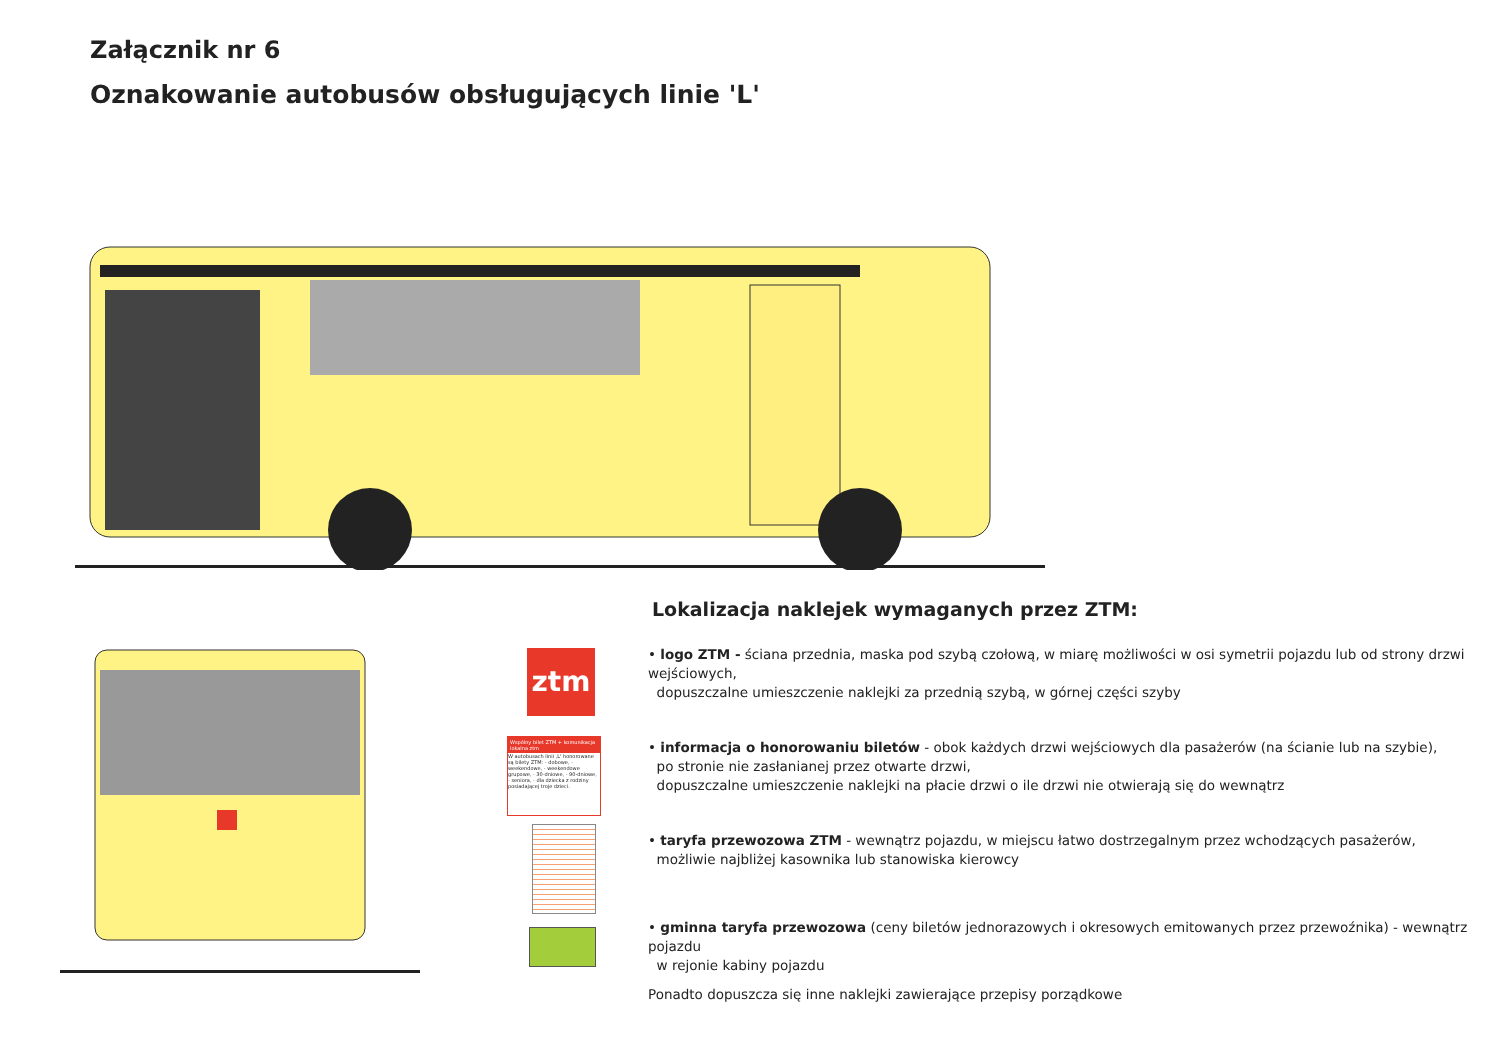Załącznik nr 6
Oznakowanie autobusów obsługujących linie 'L'
ztm
Wspólny bilet ZTM + komunikacja lokalna ztm
W autobusach linii ‚L' honorowane są bilety ZTM: - dobowe, - weekendowe, - weekendowe grupowe, - 30-dniowe, - 90-dniowe, - seniora, - dla dziecka z rodziny posiadającej troje dzieci.
Lokalizacja naklejek wymaganych przez ZTM:
• logo ZTM - ściana przednia, maska pod szybą czołową, w miarę możliwości w osi symetrii pojazdu lub od strony drzwi wejściowych,
dopuszczalne umieszczenie naklejki za przednią szybą, w górnej części szyby
• informacja o honorowaniu biletów - obok każdych drzwi wejściowych dla pasażerów (na ścianie lub na szybie),
po stronie nie zasłanianej przez otwarte drzwi,
dopuszczalne umieszczenie naklejki na płacie drzwi o ile drzwi nie otwierają się do wewnątrz
• taryfa przewozowa ZTM - wewnątrz pojazdu, w miejscu łatwo dostrzegalnym przez wchodzących pasażerów,
możliwie najbliżej kasownika lub stanowiska kierowcy
• gminna taryfa przewozowa (ceny biletów jednorazowych i okresowych emitowanych przez przewoźnika) - wewnątrz pojazdu
w rejonie kabiny pojazdu
Ponadto dopuszcza się inne naklejki zawierające przepisy porządkowe